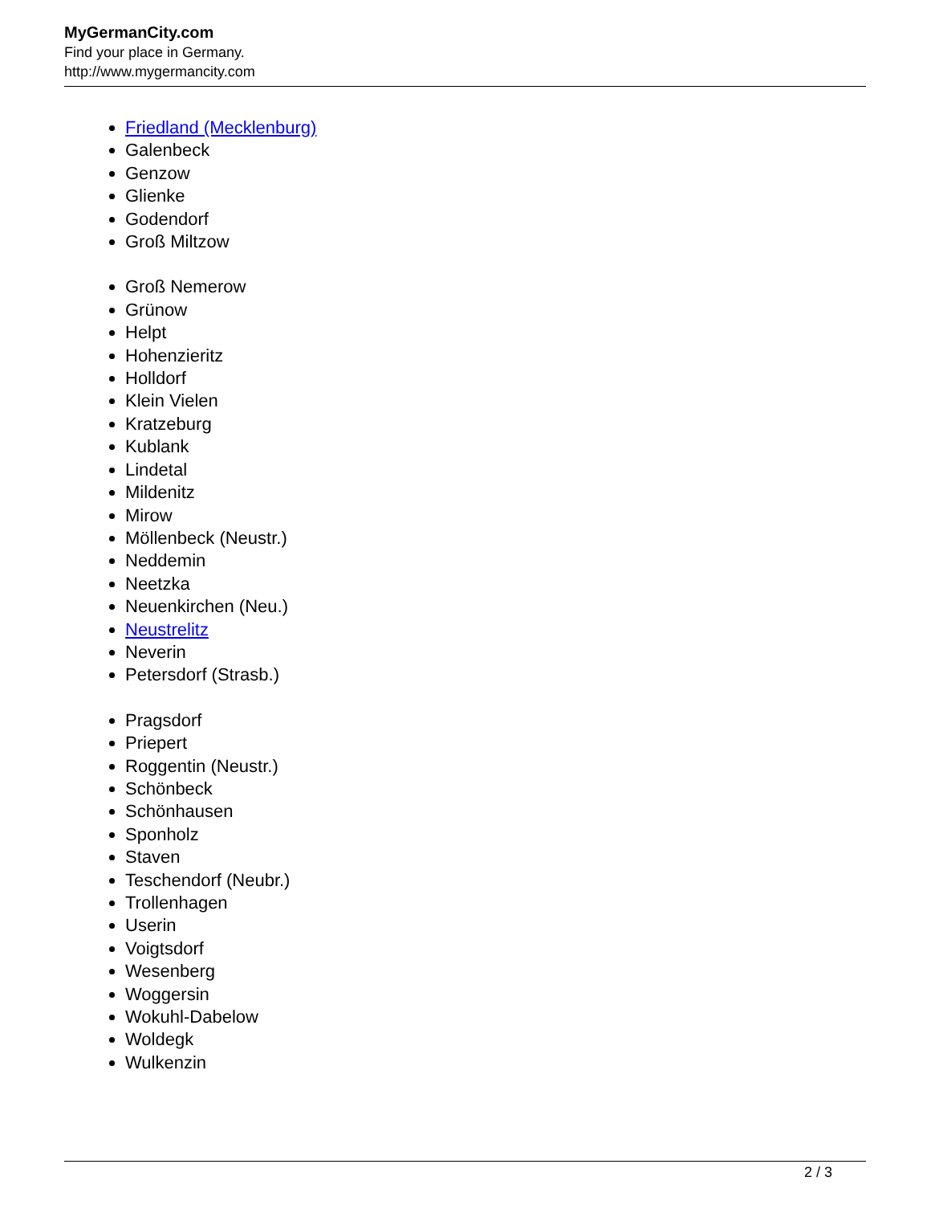MyGermanCity.com
Find your place in Germany.
http://www.mygermancity.com
Friedland (Mecklenburg)
Galenbeck
Genzow
Glienke
Godendorf
Groß Miltzow
Groß Nemerow
Grünow
Helpt
Hohenzieritz
Holldorf
Klein Vielen
Kratzeburg
Kublank
Lindetal
Mildenitz
Mirow
Möllenbeck (Neustr.)
Neddemin
Neetzka
Neuenkirchen (Neu.)
Neustrelitz
Neverin
Petersdorf (Strasb.)
Pragsdorf
Priepert
Roggentin (Neustr.)
Schönbeck
Schönhausen
Sponholz
Staven
Teschendorf (Neubr.)
Trollenhagen
Userin
Voigtsdorf
Wesenberg
Woggersin
Wokuhl-Dabelow
Woldegk
Wulkenzin
2 / 3